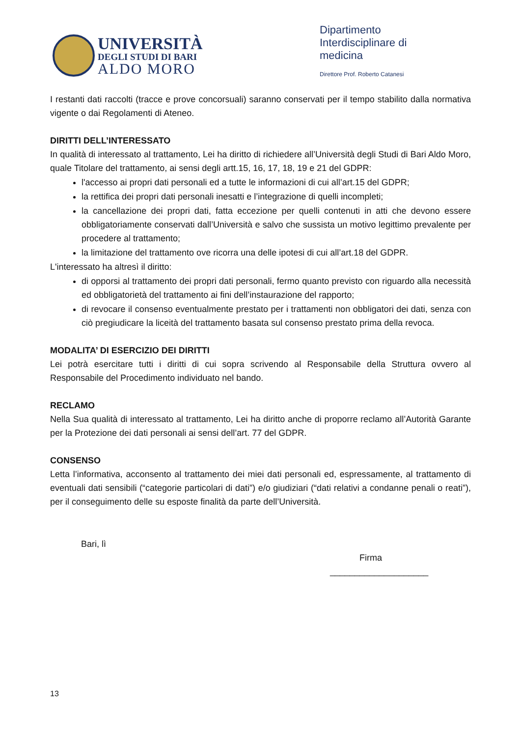UNIVERSITÀ
DEGLI STUDI DI BARI
ALDO MORO
Dipartimento Interdisciplinare di medicina
Direttore Prof. Roberto Catanesi
I restanti dati raccolti (tracce e prove concorsuali) saranno conservati per il tempo stabilito dalla normativa vigente o dai Regolamenti di Ateneo.
DIRITTI DELL’INTERESSATO
In qualità di interessato al trattamento, Lei ha diritto di richiedere all’Università degli Studi di Bari Aldo Moro, quale Titolare del trattamento, ai sensi degli artt.15, 16, 17, 18, 19 e 21 del GDPR:
l'accesso ai propri dati personali ed a tutte le informazioni di cui all’art.15 del GDPR;
la rettifica dei propri dati personali inesatti e l’integrazione di quelli incompleti;
la cancellazione dei propri dati, fatta eccezione per quelli contenuti in atti che devono essere obbligatoriamente conservati dall’Università e salvo che sussista un motivo legittimo prevalente per procedere al trattamento;
la limitazione del trattamento ove ricorra una delle ipotesi di cui all’art.18 del GDPR.
L'interessato ha altresì il diritto:
di opporsi al trattamento dei propri dati personali, fermo quanto previsto con riguardo alla necessità ed obbligatorietà del trattamento ai fini dell’instaurazione del rapporto;
di revocare il consenso eventualmente prestato per i trattamenti non obbligatori dei dati, senza con ciò pregiudicare la liceità del trattamento basata sul consenso prestato prima della revoca.
MODALITA’ DI ESERCIZIO DEI DIRITTI
Lei potrà esercitare tutti i diritti di cui sopra scrivendo al Responsabile della Struttura ovvero al Responsabile del Procedimento individuato nel bando.
RECLAMO
Nella Sua qualità di interessato al trattamento, Lei ha diritto anche di proporre reclamo all’Autorità Garante per la Protezione dei dati personali ai sensi dell’art. 77 del GDPR.
CONSENSO
Letta l’informativa, acconsento al trattamento dei miei dati personali ed, espressamente, al trattamento di eventuali dati sensibili (“categorie particolari di dati”) e/o giudiziari (“dati relativi a condanne penali o reati”), per il conseguimento delle su esposte finalità da parte dell’Università.
Bari, lì
Firma
____________________
13